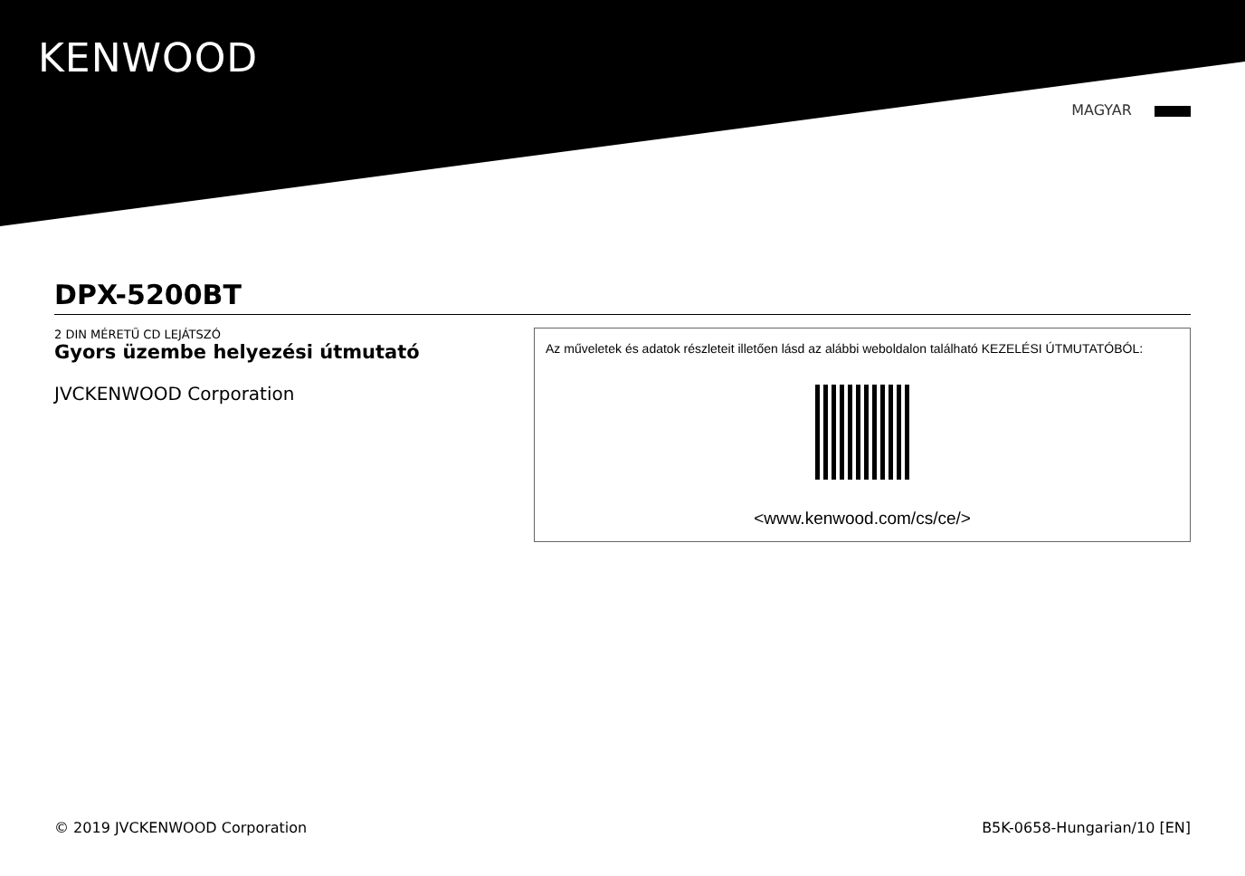KENWOOD
MAGYAR
DPX-5200BT
2 DIN MÉRETŰ CD LEJÁTSZÓ
Gyors üzembe helyezési útmutató
JVCKENWOOD Corporation
Az műveletek és adatok részleteit illetően lásd az alábbi weboldalon található KEZELÉSI ÚTMUTATÓBÓL:
<www.kenwood.com/cs/ce/>
© 2019 JVCKENWOOD Corporation B5K-0658-Hungarian/10 [EN]